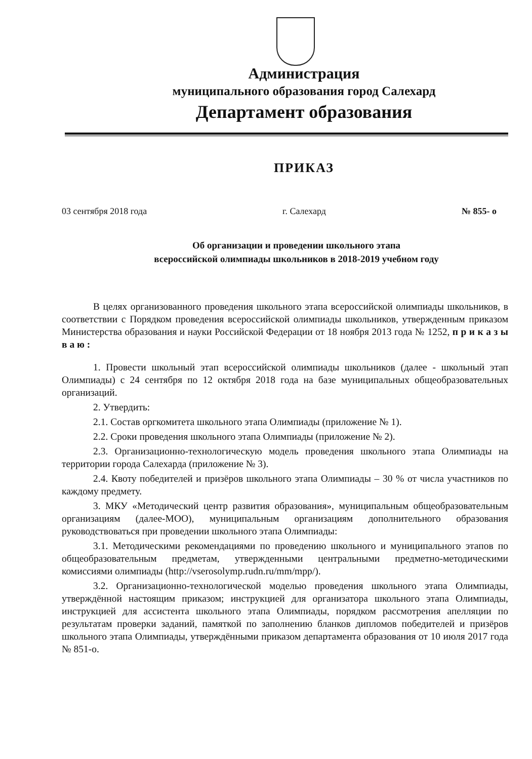Администрация
муниципального образования город Салехард
Департамент образования
ПРИКАЗ
03 сентября 2018 года г. Салехард № 855- о
Об организации и проведении школьного этапа
всероссийской олимпиады школьников в 2018-2019 учебном году
В целях организованного проведения школьного этапа всероссийской олимпиады школьников, в соответствии с Порядком проведения всероссийской олимпиады школьников, утвержденным приказом Министерства образования и науки Российской Федерации от 18 ноября 2013 года № 1252, п р и к а з ы в а ю :
1. Провести школьный этап всероссийской олимпиады школьников (далее - школьный этап Олимпиады) с 24 сентября по 12 октября 2018 года на базе муниципальных общеобразовательных организаций.
2. Утвердить:
2.1. Состав оргкомитета школьного этапа Олимпиады (приложение № 1).
2.2. Сроки проведения школьного этапа Олимпиады (приложение № 2).
2.3. Организационно-технологическую модель проведения школьного этапа Олимпиады на территории города Салехарда (приложение № 3).
2.4. Квоту победителей и призёров школьного этапа Олимпиады – 30 % от числа участников по каждому предмету.
3. МКУ «Методический центр развития образования», муниципальным общеобразовательным организациям (далее-МОО), муниципальным организациям дополнительного образования руководствоваться при проведении школьного этапа Олимпиады:
3.1. Методическими рекомендациями по проведению школьного и муниципального этапов по общеобразовательным предметам, утвержденными центральными предметно-методическими комиссиями олимпиады (http://vserosolymp.rudn.ru/mm/mpp/).
3.2. Организационно-технологической моделью проведения школьного этапа Олимпиады, утверждённой настоящим приказом; инструкцией для организатора школьного этапа Олимпиады, инструкцией для ассистента школьного этапа Олимпиады, порядком рассмотрения апелляции по результатам проверки заданий, памяткой по заполнению бланков дипломов победителей и призёров школьного этапа Олимпиады, утверждёнными приказом департамента образования от 10 июля 2017 года № 851-о.